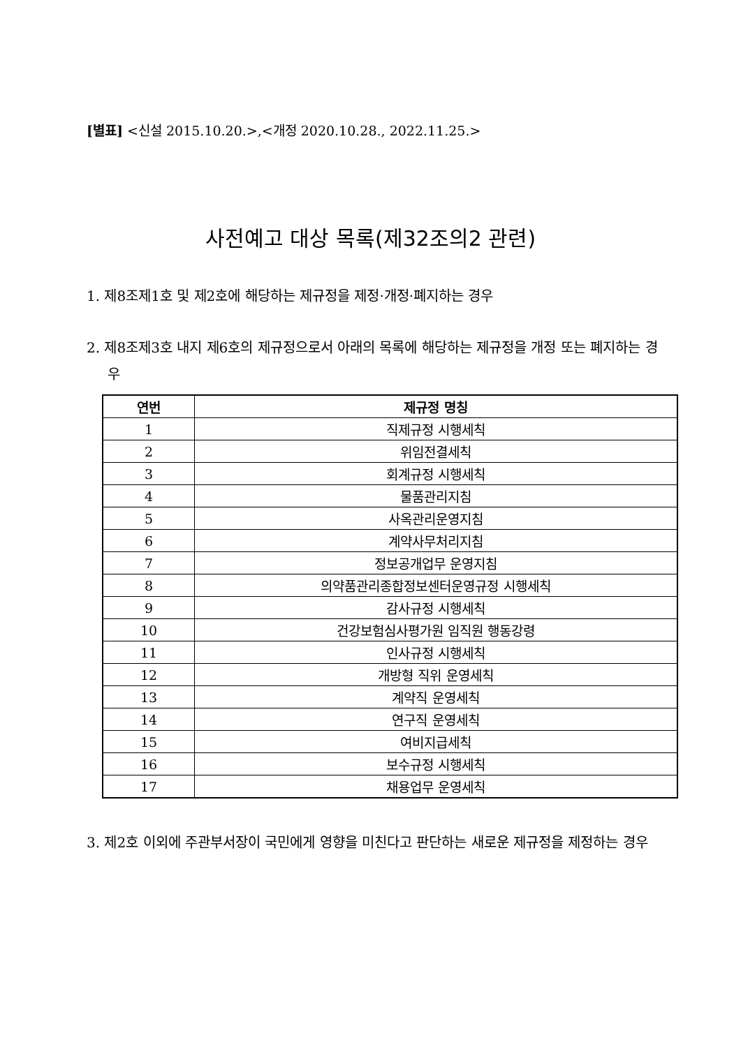[별표] <신설 2015.10.20.>,<개정 2020.10.28., 2022.11.25.>
사전예고 대상 목록(제32조의2 관련)
1. 제8조제1호 및 제2호에 해당하는 제규정을 제정·개정·폐지하는 경우
2. 제8조제3호 내지 제6호의 제규정으로서 아래의 목록에 해당하는 제규정을 개정 또는 폐지하는 경우
| 연번 | 제규정 명칭 |
| --- | --- |
| 1 | 직제규정 시행세칙 |
| 2 | 위임전결세칙 |
| 3 | 회계규정 시행세칙 |
| 4 | 물품관리지침 |
| 5 | 사옥관리운영지침 |
| 6 | 계약사무처리지침 |
| 7 | 정보공개업무 운영지침 |
| 8 | 의약품관리종합정보센터운영규정 시행세칙 |
| 9 | 감사규정 시행세칙 |
| 10 | 건강보험심사평가원 임직원 행동강령 |
| 11 | 인사규정 시행세칙 |
| 12 | 개방형 직위 운영세칙 |
| 13 | 계약직 운영세칙 |
| 14 | 연구직 운영세칙 |
| 15 | 여비지급세칙 |
| 16 | 보수규정 시행세칙 |
| 17 | 채용업무 운영세칙 |
3. 제2호 이외에 주관부서장이 국민에게 영향을 미친다고 판단하는 새로운 제규정을 제정하는 경우